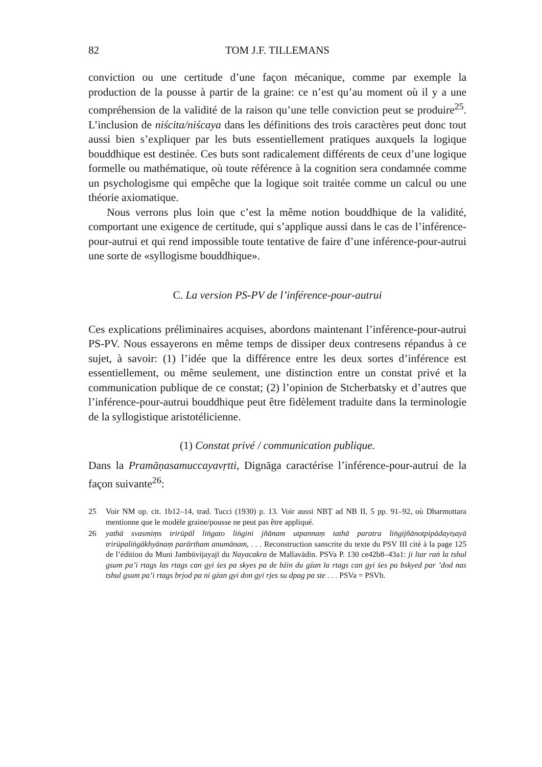82 TOM J.F. TILLEMANS
conviction ou une certitude d’une façon mécanique, comme par exemple la production de la pousse à partir de la graine: ce n’est qu’au moment où il y a une compréhension de la validité de la raison qu’une telle conviction peut se produire<sup>25</sup>. L’inclusion de niścita/niścaya dans les définitions des trois caractères peut donc tout aussi bien s’expliquer par les buts essentiellement pratiques auxquels la logique bouddhique est destinée. Ces buts sont radicalement différents de ceux d’une logique formelle ou mathématique, où toute référence à la cognition sera condamnée comme un psychologisme qui empêche que la logique soit traitée comme un calcul ou une théorie axiomatique.
Nous verrons plus loin que c’est la même notion bouddhique de la validité, comportant une exigence de certitude, qui s’applique aussi dans le cas de l’inférence-pour-autrui et qui rend impossible toute tentative de faire d’une inférence-pour-autrui une sorte de «syllogisme bouddhique».
C. La version PS-PV de l’inférence-pour-autrui
Ces explications préliminaires acquises, abordons maintenant l’inférence-pour-autrui PS-PV. Nous essayerons en même temps de dissiper deux contresens répandus à ce sujet, à savoir: (1) l’idée que la différence entre les deux sortes d’inférence est essentiellement, ou même seulement, une distinction entre un constat privé et la communication publique de ce constat; (2) l’opinion de Stcherbatsky et d’autres que l’inférence-pour-autrui bouddhique peut être fidèlement traduite dans la terminologie de la syllogistique aristotélicienne.
(1) Constat privé / communication publique.
Dans la Pramāṇasamuccayavṛtti, Dignāga caractérise l’inférence-pour-autrui de la façon suivante<sup>26</sup>:
25 Voir NM op. cit. 1b12–14, trad. Tucci (1930) p. 13. Voir aussi NBṬ ad NB II, 5 pp. 91–92, où Dharmottara mentionne que le modèle graine/pousse ne peut pas être appliqué.
26 yathā svasmiṃs trirūpāl liṅgato liṅgini jñānam utpannaṃ tathā paratra liṅgijñānotpipādayiṣayā trirūpaliṅgākhyānaṃ parārtham anumānam, . . . Reconstruction sanscrite du texte du PSV III cité à la page 125 de l’édition du Muni Jambūvijayajī du Nayacakra de Mallavādin. PSVa P. 130 ce42b8–43a1: ji ltar raṅ la tshul gsum pa’i rtags las rtags can gyi śes pa skyes pa de bźin du gźan la rtags can gyi śes pa bskyed par ’dod nas tshul gsum pa’i rtags brjod pa ni gźan gyi don gyi rjes su dpag pa ste . . . PSVa = PSVb.